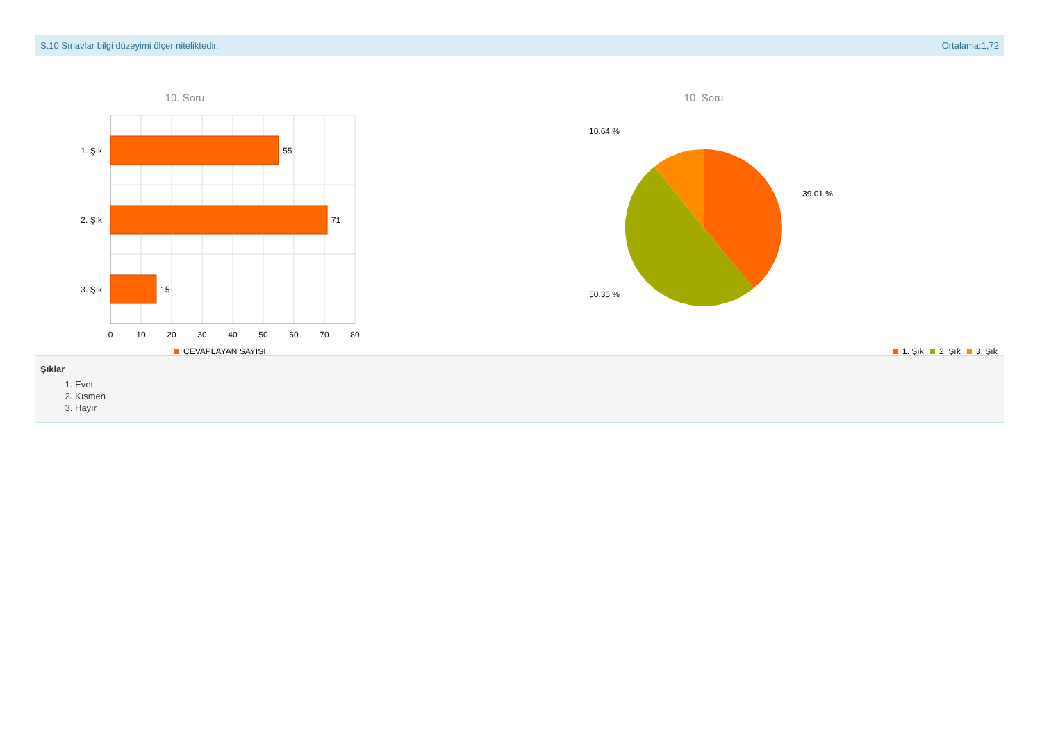S.10 Sınavlar bilgi düzeyimi ölçer niteliktedir. Ortalama:1,72
10. Soru
55
71
15
1. Şık
2. Şık
3. Şık
0
10
20
30
40
50
60
70
80
CEVAPLAYAN SAYISI
10. Soru
10.64 %
39.01 %
50.35 %
1. Şık
2. Şık
3. Şık
Şıklar
1. Evet
2. Kısmen
3. Hayır